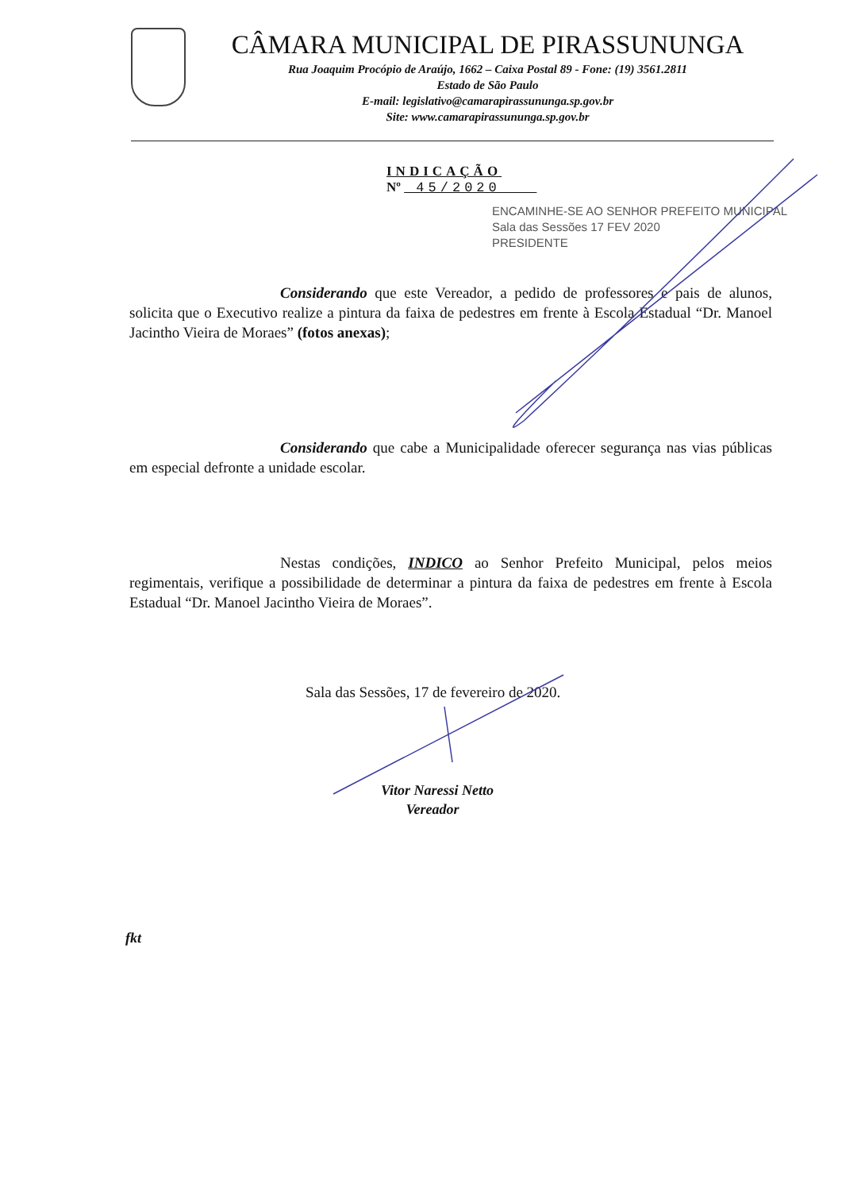CÂMARA MUNICIPAL DE PIRASSUNUNGA
Rua Joaquim Procópio de Araújo, 1662 – Caixa Postal 89 - Fone: (19) 3561.2811
Estado de São Paulo
E-mail: legislativo@camarapirassununga.sp.gov.br
Site: www.camarapirassununga.sp.gov.br
INDICAÇÃO
Nº 45/2020
ENCAMINHE-SE AO SENHOR PREFEITO MUNICIPAL
Sala das Sessões 17 FEV 2020
PRESIDENTE
Considerando que este Vereador, a pedido de professores e pais de alunos, solicita que o Executivo realize a pintura da faixa de pedestres em frente à Escola Estadual “Dr. Manoel Jacintho Vieira de Moraes” (fotos anexas);
Considerando que cabe a Municipalidade oferecer segurança nas vias públicas em especial defronte a unidade escolar.
Nestas condições, INDICO ao Senhor Prefeito Municipal, pelos meios regimentais, verifique a possibilidade de determinar a pintura da faixa de pedestres em frente à Escola Estadual “Dr. Manoel Jacintho Vieira de Moraes”.
Sala das Sessões, 17 de fevereiro de 2020.
Vitor Naressi Netto
Vereador
fkt